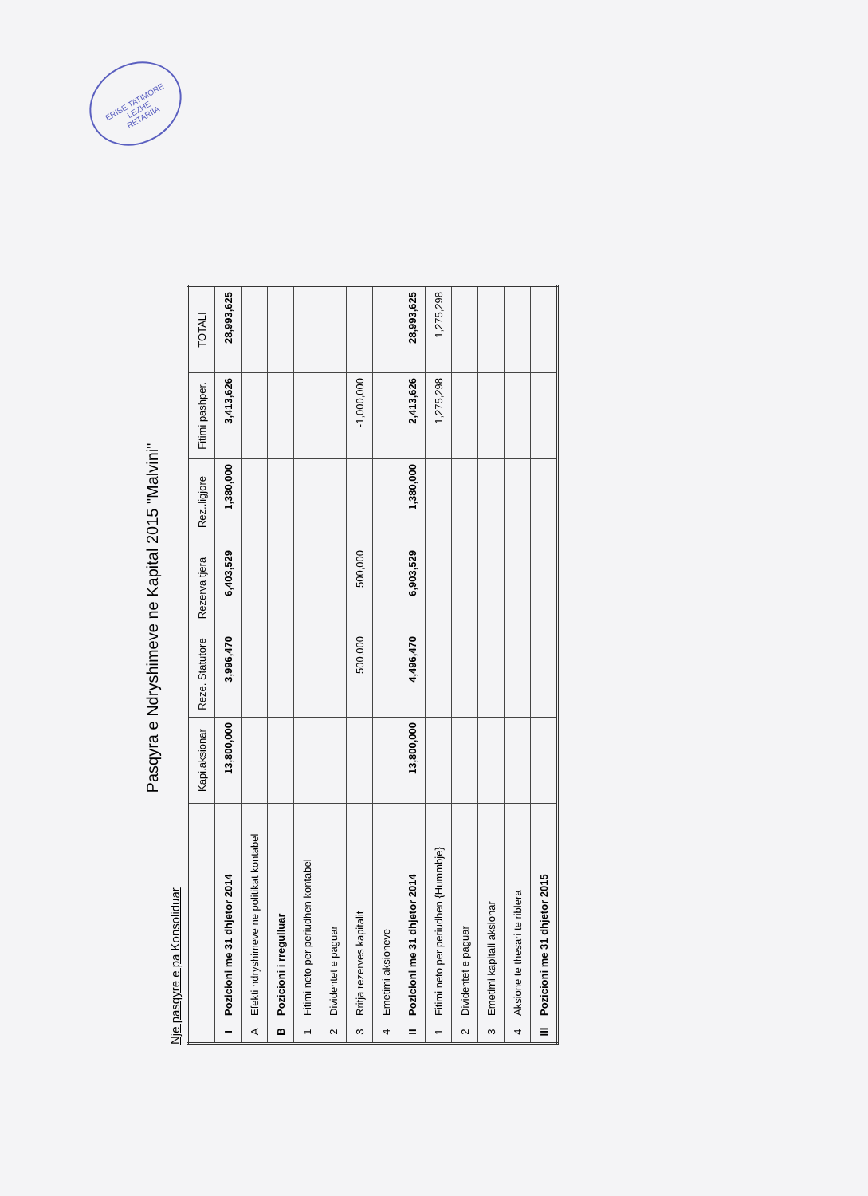ERISE TATIMORE
LEZHE
RETARIIA
Pasqyra e Ndryshimeve ne Kapital 2015 "Malvini"
Nje pasqyre e pa Konsoliduar
| | | Kapi.aksionar | Reze. Statutore | Rezerva tjera | Rez..ligjore | Fitimi pashper. | TOTALI |
| --- | --- | --- | --- | --- | --- | --- | --- |
| I | Pozicioni me 31 dhjetor 2014 | 13,800,000 | 3,996,470 | 6,403,529 | 1,380,000 | 3,413,626 | 28,993,625 |
| A | Efekti ndryshimeve ne politikat kontabel | | | | | | |
| B | Pozicioni i rregulluar | | | | | | |
| 1 | Fitimi neto per periudhen kontabel | | | | | | |
| 2 | Dividentet e paguar | | | | | | |
| 3 | Rritja rezerves kapitalit | | 500,000 | 500,000 | | -1,000,000 | |
| 4 | Emetimi aksioneve | | | | | | |
| II | Pozicioni me 31 dhjetor 2014 | 13,800,000 | 4,496,470 | 6,903,529 | 1,380,000 | 2,413,626 | 28,993,625 |
| 1 | Fitimi neto per periudhen {Hummbje} | | | | | 1,275,298 | 1,275,298 |
| 2 | Dividentet e paguar | | | | | | |
| 3 | Emetimi kapitali aksionar | | | | | | |
| 4 | Aksione te thesari te riblera | | | | | | |
| III | Pozicioni me 31 dhjetor 2015 | | | | | | |